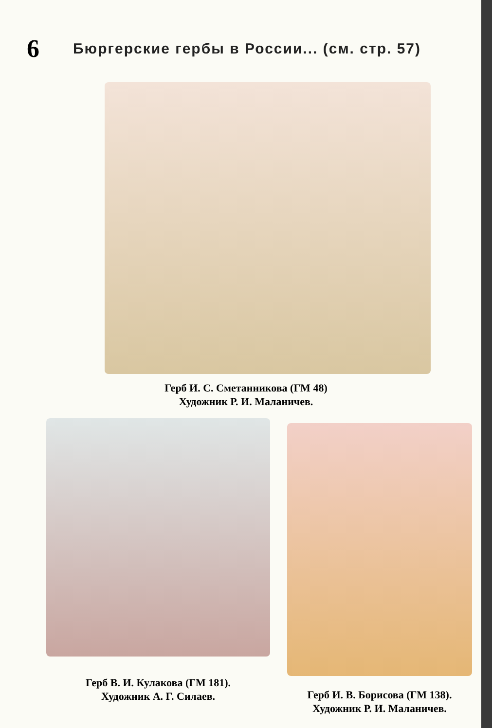6
Бюргерские гербы в России... (см. стр. 57)
Герб И. С. Сметанникова (ГМ 48)
Художник Р. И. Маланичев.
Герб В. И. Кулакова (ГМ 181).
Художник А. Г. Силаев.
Герб И. В. Борисова (ГМ 138).
Художник Р. И. Маланичев.